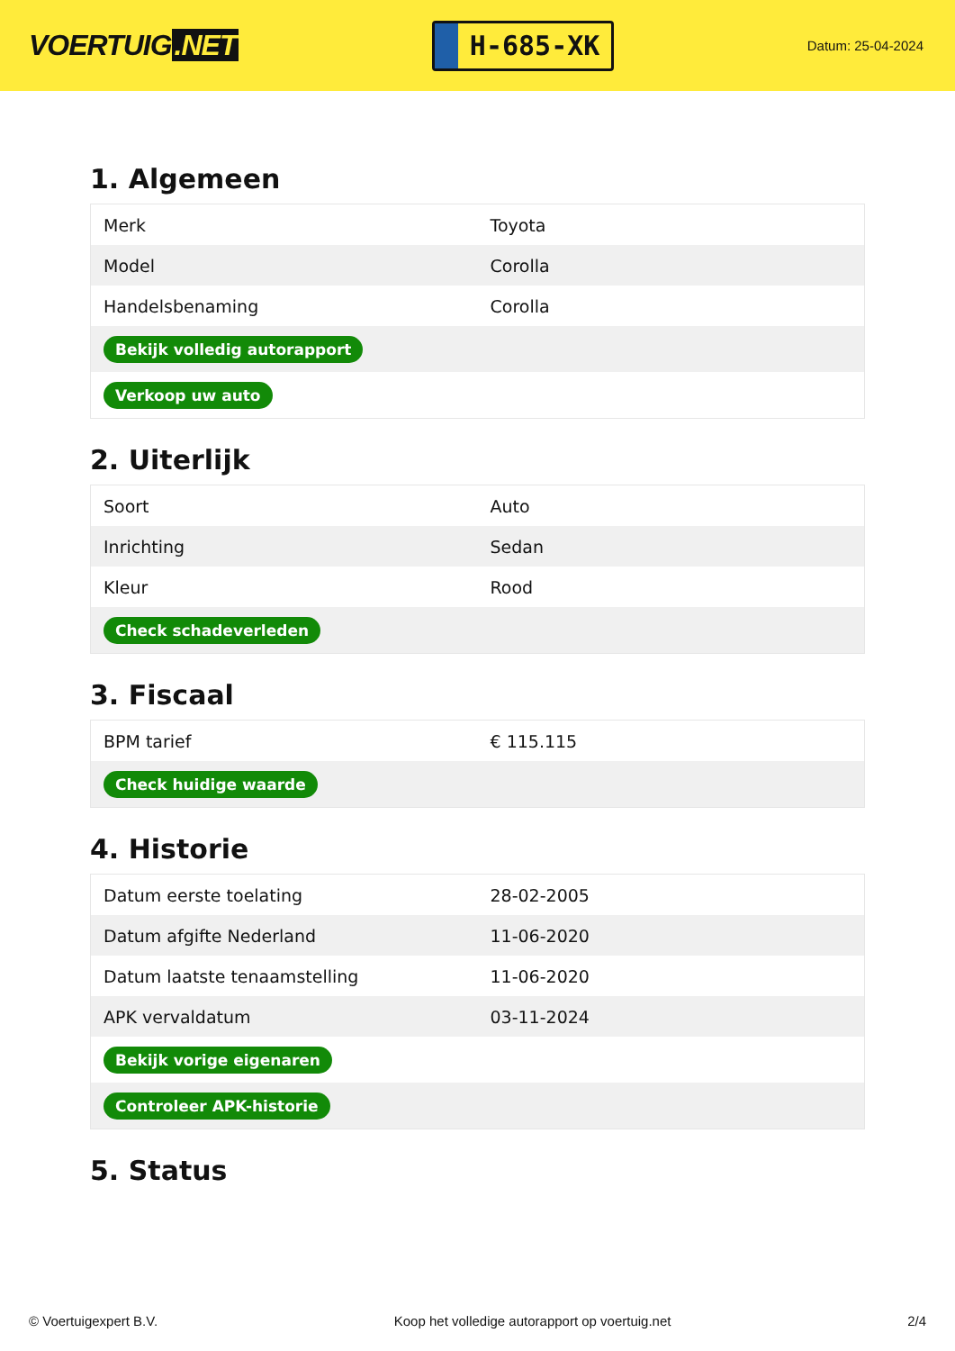VOERTUIG.NET
H-685-XK
Datum: 25-04-2024
1. Algemeen
| Merk | Toyota |
| Model | Corolla |
| Handelsbenaming | Corolla |
| Bekijk volledig autorapport | |
| Verkoop uw auto | |
2. Uiterlijk
| Soort | Auto |
| Inrichting | Sedan |
| Kleur | Rood |
| Check schadeverleden | |
3. Fiscaal
| BPM tarief | € 115.115 |
| Check huidige waarde | |
4. Historie
| Datum eerste toelating | 28-02-2005 |
| Datum afgifte Nederland | 11-06-2020 |
| Datum laatste tenaamstelling | 11-06-2020 |
| APK vervaldatum | 03-11-2024 |
| Bekijk vorige eigenaren | |
| Controleer APK-historie | |
5. Status
© Voertuigexpert B.V. Koop het volledige autorapport op voertuig.net 2/4